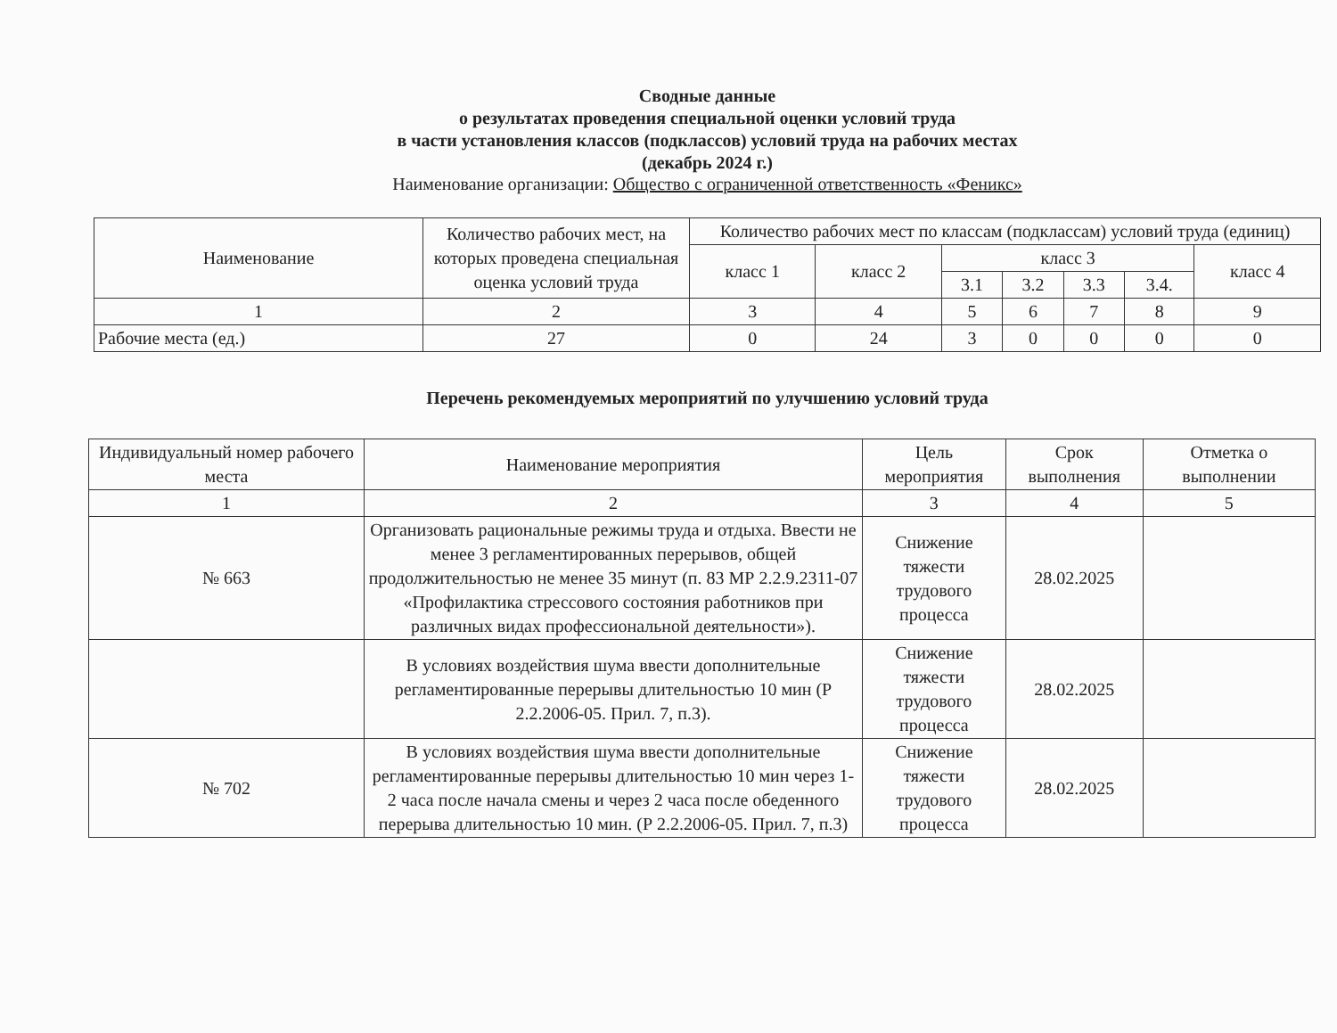Сводные данные
о результатах проведения специальной оценки условий труда
в части установления классов (подклассов) условий труда на рабочих местах
(декабрь 2024 г.)
Наименование организации: Общество с ограниченной ответственность «Феникс»
| Наименование | Количество рабочих мест, на которых проведена специальная оценка условий труда | Количество рабочих мест по классам (подклассам) условий труда (единиц) | | | | | | |
| --- | --- | --- | --- | --- | --- | --- | --- | --- |
| | | класс 1 | класс 2 | класс 3 | | | | класс 4 |
| | | | | 3.1 | 3.2 | 3.3 | 3.4. | |
| 1 | 2 | 3 | 4 | 5 | 6 | 7 | 8 | 9 |
| Рабочие места (ед.) | 27 | 0 | 24 | 3 | 0 | 0 | 0 | 0 |
Перечень рекомендуемых мероприятий по улучшению условий труда
| Индивидуальный номер рабочего места | Наименование мероприятия | Цель мероприятия | Срок выполнения | Отметка о выполнении |
| --- | --- | --- | --- | --- |
| 1 | 2 | 3 | 4 | 5 |
| № 663 | Организовать рациональные режимы труда и отдыха. Ввести не менее 3 регламентированных перерывов, общей продолжительностью не менее 35 минут (п. 83 МР 2.2.9.2311-07 «Профилактика стрессового состояния работников при различных видах профессиональной деятельности»). | Снижение тяжести трудового процесса | 28.02.2025 | |
| | В условиях воздействия шума ввести дополнительные регламентированные перерывы длительностью 10 мин (Р 2.2.2006-05. Прил. 7, п.3). | Снижение тяжести трудового процесса | 28.02.2025 | |
| № 702 | В условиях воздействия шума ввести дополнительные регламентированные перерывы длительностью 10 мин через 1-2 часа после начала смены и через 2 часа после обеденного перерыва длительностью 10 мин. (Р 2.2.2006-05. Прил. 7, п.3) | Снижение тяжести трудового процесса | 28.02.2025 | |